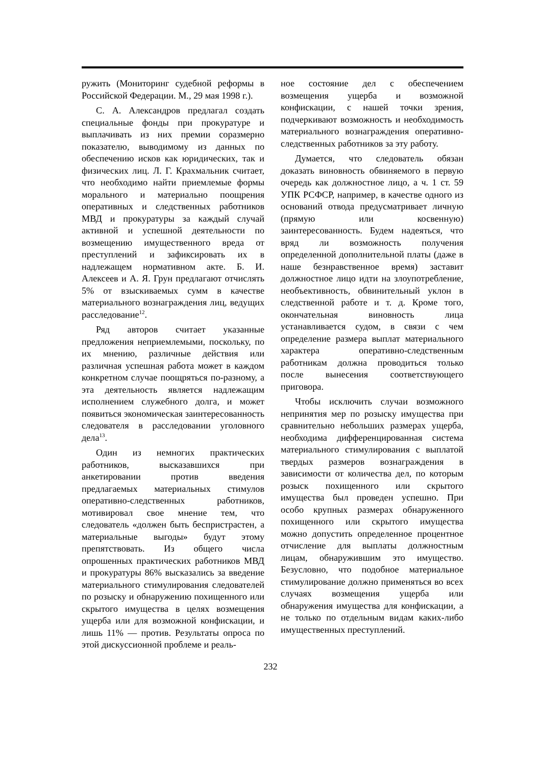ружить (Мониторинг судебной реформы в Российской Федерации. М., 29 мая 1998 г.).
С. А. Александров предлагал создать специальные фонды при прокуратуре и выплачивать из них премии соразмерно показателю, выводимому из данных по обеспечению исков как юридических, так и физических лиц. Л. Г. Крахмальник считает, что необходимо найти приемлемые формы морального и материально поощрения оперативных и следственных работников МВД и прокуратуры за каждый случай активной и успешной деятельности по возмещению имущественного вреда от преступлений и зафиксировать их в надлежащем нормативном акте. Б. И. Алексеев и А. Я. Грун предлагают отчислять 5% от взыскиваемых сумм в качестве материального вознаграждения лиц, ведущих расследование<sup>12</sup>.
Ряд авторов считает указанные предложения неприемлемыми, поскольку, по их мнению, различные действия или различная успешная работа может в каждом конкретном случае поощряться по-разному, а эта деятельность является надлежащим исполнением служебного долга, и может появиться экономическая заинтересованность следователя в расследовании уголовного дела<sup>13</sup>.
Один из немногих практических работников, высказавшихся при анкетировании против введения предлагаемых материальных стимулов оперативно-следственных работников, мотивировал свое мнение тем, что следователь «должен быть беспристрастен, а материальные выгоды» будут этому препятствовать. Из общего числа опрошенных практических работников МВД и прокуратуры 86% высказались за введение материального стимулирования следователей по розыску и обнаружению похищенного или скрытого имущества в целях возмещения ущерба или для возможной конфискации, и лишь 11% — против. Результаты опроса по этой дискуссионной проблеме и реаль-
ное состояние дел с обеспечением возмещения ущерба и возможной конфискации, с нашей точки зрения, подчеркивают возможность и необходимость материального вознаграждения оперативно-следственных работников за эту работу.
Думается, что следователь обязан доказать виновность обвиняемого в первую очередь как должностное лицо, а ч. 1 ст. 59 УПК РСФСР, например, в качестве одного из оснований отвода предусматривает личную (прямую или косвенную) заинтересованность. Будем надеяться, что вряд ли возможность получения определенной дополнительной платы (даже в наше безнравственное время) заставит должностное лицо идти на злоупотребление, необъективность, обвинительный уклон в следственной работе и т. д. Кроме того, окончательная виновность лица устанавливается судом, в связи с чем определение размера выплат материального характера оперативно-следственным работникам должна проводиться только после вынесения соответствующего приговора.
Чтобы исключить случаи возможного непринятия мер по розыску имущества при сравнительно небольших размерах ущерба, необходима дифференцированная система материального стимулирования с выплатой твердых размеров вознаграждения в зависимости от количества дел, по которым розыск похищенного или скрытого имущества был проведен успешно. При особо крупных размерах обнаруженного похищенного или скрытого имущества можно допустить определенное процентное отчисление для выплаты должностным лицам, обнаружившим это имущество. Безусловно, что подобное материальное стимулирование должно применяться во всех случаях возмещения ущерба или обнаружения имущества для конфискации, а не только по отдельным видам каких-либо имущественных преступлений.
232